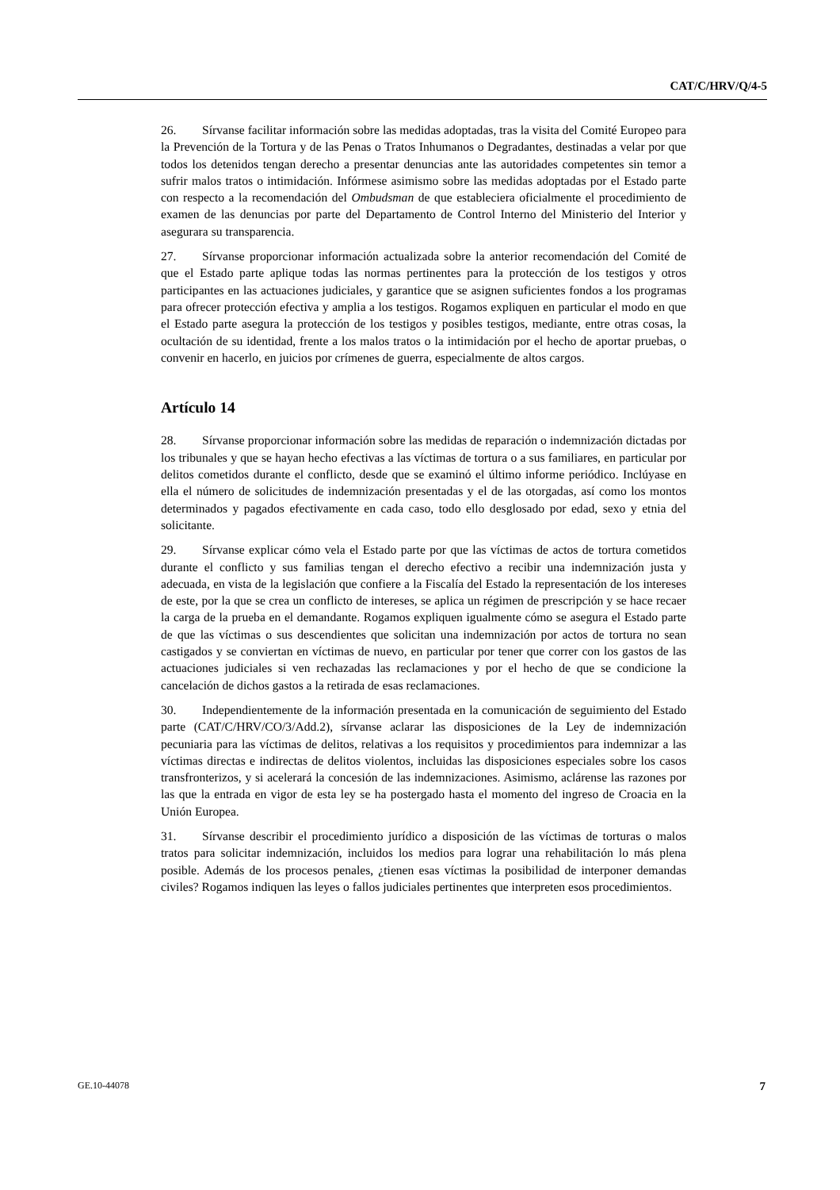CAT/C/HRV/Q/4-5
26. Sírvanse facilitar información sobre las medidas adoptadas, tras la visita del Comité Europeo para la Prevención de la Tortura y de las Penas o Tratos Inhumanos o Degradantes, destinadas a velar por que todos los detenidos tengan derecho a presentar denuncias ante las autoridades competentes sin temor a sufrir malos tratos o intimidación. Infórmese asimismo sobre las medidas adoptadas por el Estado parte con respecto a la recomendación del Ombudsman de que estableciera oficialmente el procedimiento de examen de las denuncias por parte del Departamento de Control Interno del Ministerio del Interior y asegurara su transparencia.
27. Sírvanse proporcionar información actualizada sobre la anterior recomendación del Comité de que el Estado parte aplique todas las normas pertinentes para la protección de los testigos y otros participantes en las actuaciones judiciales, y garantice que se asignen suficientes fondos a los programas para ofrecer protección efectiva y amplia a los testigos. Rogamos expliquen en particular el modo en que el Estado parte asegura la protección de los testigos y posibles testigos, mediante, entre otras cosas, la ocultación de su identidad, frente a los malos tratos o la intimidación por el hecho de aportar pruebas, o convenir en hacerlo, en juicios por crímenes de guerra, especialmente de altos cargos.
Artículo 14
28. Sírvanse proporcionar información sobre las medidas de reparación o indemnización dictadas por los tribunales y que se hayan hecho efectivas a las víctimas de tortura o a sus familiares, en particular por delitos cometidos durante el conflicto, desde que se examinó el último informe periódico. Inclúyase en ella el número de solicitudes de indemnización presentadas y el de las otorgadas, así como los montos determinados y pagados efectivamente en cada caso, todo ello desglosado por edad, sexo y etnia del solicitante.
29. Sírvanse explicar cómo vela el Estado parte por que las víctimas de actos de tortura cometidos durante el conflicto y sus familias tengan el derecho efectivo a recibir una indemnización justa y adecuada, en vista de la legislación que confiere a la Fiscalía del Estado la representación de los intereses de este, por la que se crea un conflicto de intereses, se aplica un régimen de prescripción y se hace recaer la carga de la prueba en el demandante. Rogamos expliquen igualmente cómo se asegura el Estado parte de que las víctimas o sus descendientes que solicitan una indemnización por actos de tortura no sean castigados y se conviertan en víctimas de nuevo, en particular por tener que correr con los gastos de las actuaciones judiciales si ven rechazadas las reclamaciones y por el hecho de que se condicione la cancelación de dichos gastos a la retirada de esas reclamaciones.
30. Independientemente de la información presentada en la comunicación de seguimiento del Estado parte (CAT/C/HRV/CO/3/Add.2), sírvanse aclarar las disposiciones de la Ley de indemnización pecuniaria para las víctimas de delitos, relativas a los requisitos y procedimientos para indemnizar a las víctimas directas e indirectas de delitos violentos, incluidas las disposiciones especiales sobre los casos transfronterizos, y si acelerará la concesión de las indemnizaciones. Asimismo, aclárense las razones por las que la entrada en vigor de esta ley se ha postergado hasta el momento del ingreso de Croacia en la Unión Europea.
31. Sírvanse describir el procedimiento jurídico a disposición de las víctimas de torturas o malos tratos para solicitar indemnización, incluidos los medios para lograr una rehabilitación lo más plena posible. Además de los procesos penales, ¿tienen esas víctimas la posibilidad de interponer demandas civiles? Rogamos indiquen las leyes o fallos judiciales pertinentes que interpreten esos procedimientos.
GE.10-44078 7